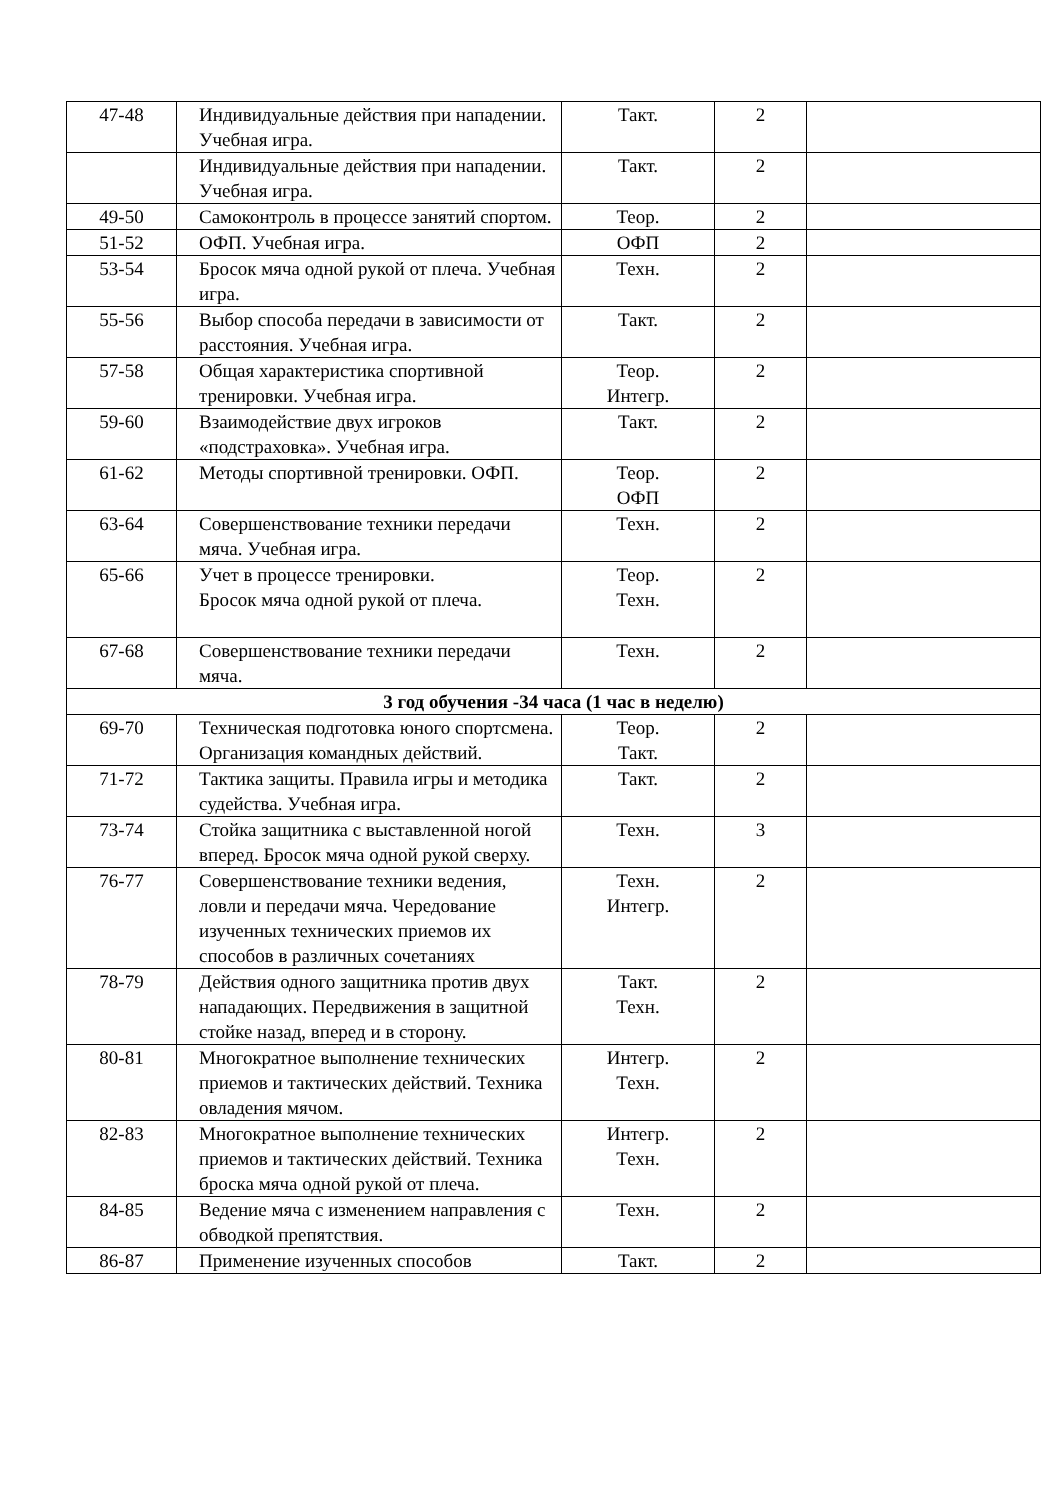| 47-48 | Индивидуальные действия при нападении. Учебная игра. | Такт. | 2 | |
| | Индивидуальные действия при нападении. Учебная игра. | Такт. | 2 | |
| 49-50 | Самоконтроль в процессе занятий спортом. | Теор. | 2 | |
| 51-52 | ОФП. Учебная игра. | ОФП | 2 | |
| 53-54 | Бросок мяча одной рукой от плеча. Учебная игра. | Техн. | 2 | |
| 55-56 | Выбор способа передачи в зависимости от расстояния. Учебная игра. | Такт. | 2 | |
| 57-58 | Общая характеристика спортивной тренировки. Учебная игра. | Теор. Интегр. | 2 | |
| 59-60 | Взаимодействие двух игроков «подстраховка». Учебная игра. | Такт. | 2 | |
| 61-62 | Методы спортивной тренировки. ОФП. | Теор. ОФП | 2 | |
| 63-64 | Совершенствование техники передачи мяча. Учебная игра. | Техн. | 2 | |
| 65-66 | Учет в процессе тренировки. Бросок мяча одной рукой от плеча. | Теор. Техн. | 2 | |
| 67-68 | Совершенствование техники передачи мяча. | Техн. | 2 | |
| 3 год обучения -34 часа (1 час в неделю) | | | | |
| 69-70 | Техническая подготовка юного спортсмена. Организация командных действий. | Теор. Такт. | 2 | |
| 71-72 | Тактика защиты. Правила игры и методика судейства. Учебная игра. | Такт. | 2 | |
| 73-74 | Стойка защитника с выставленной ногой вперед. Бросок мяча одной рукой сверху. | Техн. | 3 | |
| 76-77 | Совершенствование техники ведения, ловли и передачи мяча. Чередование изученных технических приемов их способов в различных сочетаниях | Техн. Интегр. | 2 | |
| 78-79 | Действия одного защитника против двух нападающих. Передвижения в защитной стойке назад, вперед и в сторону. | Такт. Техн. | 2 | |
| 80-81 | Многократное выполнение технических приемов и тактических действий. Техника овладения мячом. | Интегр. Техн. | 2 | |
| 82-83 | Многократное выполнение технических приемов и тактических действий. Техника броска мяча одной рукой от плеча. | Интегр. Техн. | 2 | |
| 84-85 | Ведение мяча с изменением направления с обводкой препятствия. | Техн. | 2 | |
| 86-87 | Применение изученных способов | Такт. | 2 | |